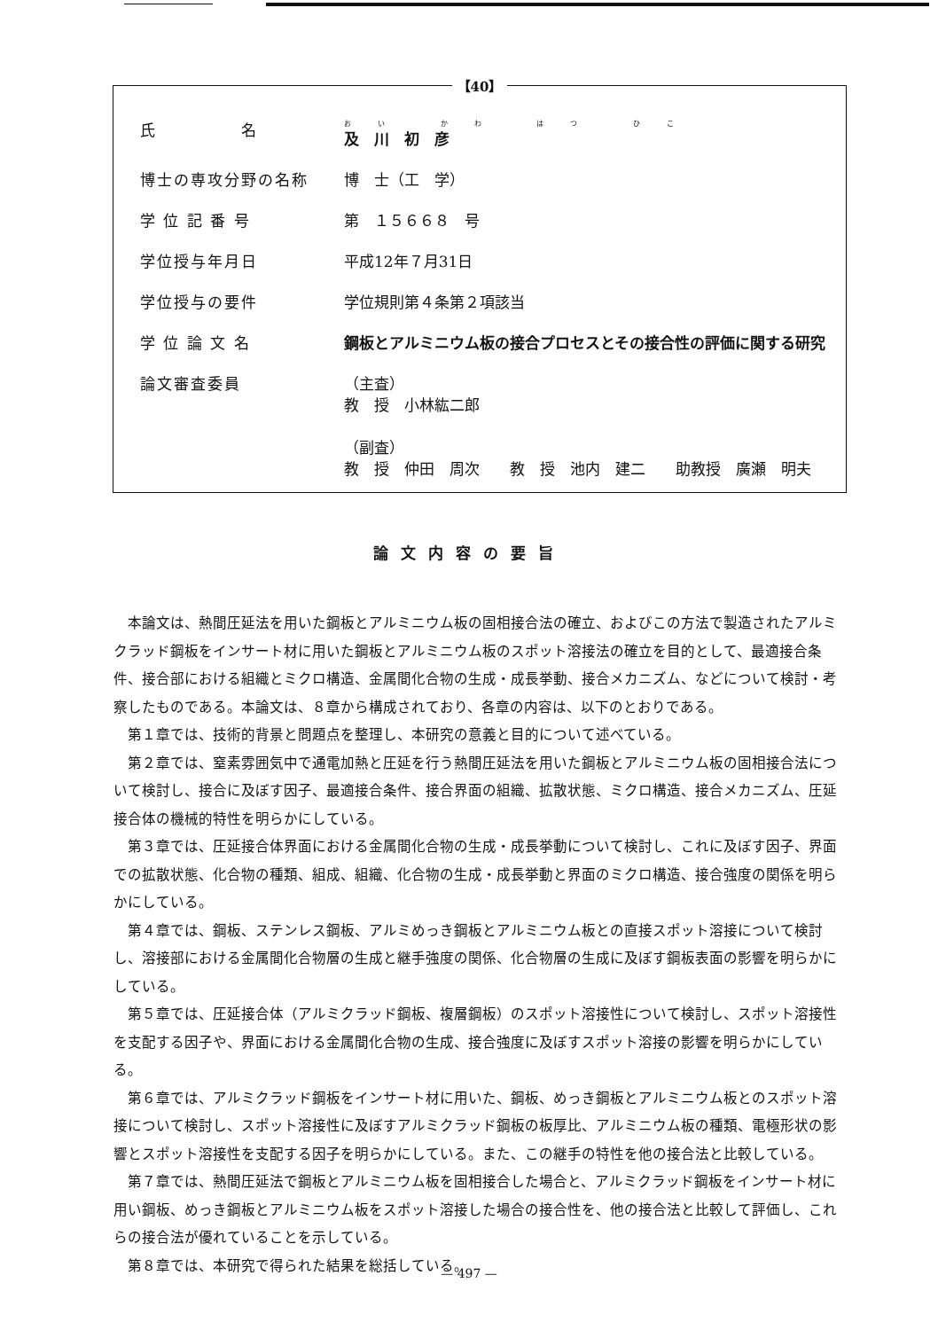【40】
| 氏 名 | おい かわ はつ ひこ 及 川 初 彦 |
| 博士の専攻分野の名称 | 博 士（工 学） |
| 学 位 記 番 号 | 第 １５６６８ 号 |
| 学位授与年月日 | 平成12年７月31日 |
| 学位授与の要件 | 学位規則第４条第２項該当 |
| 学 位 論 文 名 | 鋼板とアルミニウム板の接合プロセスとその接合性の評価に関する研究 |
| 論文審査委員 | （主査） 教 授 小林紘二郎 （副査） 教 授 仲田 周次 教 授 池内 建二 助教授 廣瀬 明夫 |
論文内容の要旨
本論文は、熱間圧延法を用いた鋼板とアルミニウム板の固相接合法の確立、およびこの方法で製造されたアルミクラッド鋼板をインサート材に用いた鋼板とアルミニウム板のスポット溶接法の確立を目的として、最適接合条件、接合部における組織とミクロ構造、金属間化合物の生成・成長挙動、接合メカニズム、などについて検討・考察したものである。本論文は、８章から構成されており、各章の内容は、以下のとおりである。
第１章では、技術的背景と問題点を整理し、本研究の意義と目的について述べている。
第２章では、窒素雰囲気中で通電加熱と圧延を行う熱間圧延法を用いた鋼板とアルミニウム板の固相接合法について検討し、接合に及ぼす因子、最適接合条件、接合界面の組織、拡散状態、ミクロ構造、接合メカニズム、圧延接合体の機械的特性を明らかにしている。
第３章では、圧延接合体界面における金属間化合物の生成・成長挙動について検討し、これに及ぼす因子、界面での拡散状態、化合物の種類、組成、組織、化合物の生成・成長挙動と界面のミクロ構造、接合強度の関係を明らかにしている。
第４章では、鋼板、ステンレス鋼板、アルミめっき鋼板とアルミニウム板との直接スポット溶接について検討し、溶接部における金属間化合物層の生成と継手強度の関係、化合物層の生成に及ぼす鋼板表面の影響を明らかにしている。
第５章では、圧延接合体（アルミクラッド鋼板、複層鋼板）のスポット溶接性について検討し、スポット溶接性を支配する因子や、界面における金属間化合物の生成、接合強度に及ぼすスポット溶接の影響を明らかにしている。
第６章では、アルミクラッド鋼板をインサート材に用いた、鋼板、めっき鋼板とアルミニウム板とのスポット溶接について検討し、スポット溶接性に及ぼすアルミクラッド鋼板の板厚比、アルミニウム板の種類、電極形状の影響とスポット溶接性を支配する因子を明らかにしている。また、この継手の特性を他の接合法と比較している。
第７章では、熱間圧延法で鋼板とアルミニウム板を固相接合した場合と、アルミクラッド鋼板をインサート材に用い鋼板、めっき鋼板とアルミニウム板をスポット溶接した場合の接合性を、他の接合法と比較して評価し、これらの接合法が優れていることを示している。
第８章では、本研究で得られた結果を総括している。
— 497 —